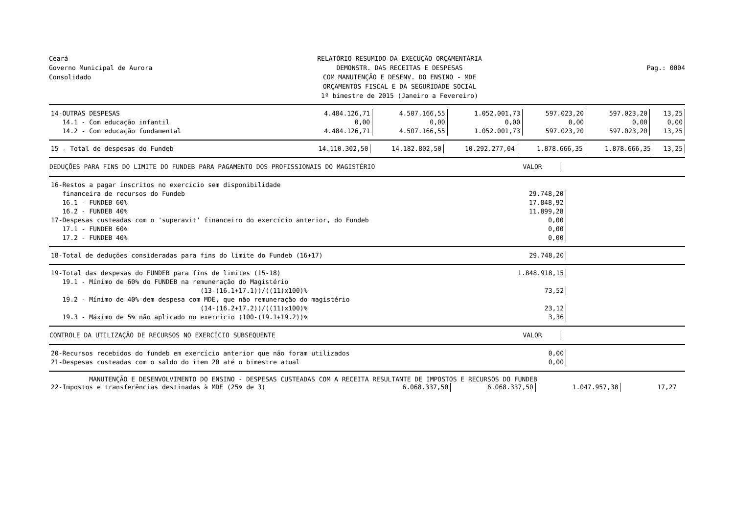Ceará
Governo Municipal de Aurora
Consolidado
RELATÓRIO RESUMIDO DA EXECUÇÃO ORÇAMENTÁRIA
DEMONSTR. DAS RECEITAS E DESPESAS
COM MANUTENÇÃO E DESENV. DO ENSINO - MDE
ORÇAMENTOS FISCAL E DA SEGURIDADE SOCIAL
1º bimestre de 2015 (Janeiro a Fevereiro)
Pag.: 0004
| 14-OUTRAS DESPESAS | 4.484.126,71 | 4.507.166,55 | 1.052.001,73 | 597.023,20 | 597.023,20 | 13,25 |
| 14.1 - Com educação infantil | 0,00 | 0,00 | 0,00 | 0,00 | 0,00 | 0,00 |
| 14.2 - Com educação fundamental | 4.484.126,71 | 4.507.166,55 | 1.052.001,73 | 597.023,20 | 597.023,20 | 13,25 |
| 15 - Total de despesas do Fundeb | 14.110.302,50 | 14.182.802,50 | 10.292.277,04 | 1.878.666,35 | 1.878.666,35 | 13,25 |
| DEDUÇÕES PARA FINS DO LIMITE DO FUNDEB PARA PAGAMENTO DOS PROFISSIONAIS DO MAGISTÉRIO | VALOR | |
| --- | --- | --- |
| 16-Restos a pagar inscritos no exercício sem disponibilidade | | |
| financeira de recursos do Fundeb | 29.748,20 | |
| 16.1 - FUNDEB 60% | 17.848,92 | |
| 16.2 - FUNDEB 40% | 11.899,28 | |
| 17-Despesas custeadas com o 'superavit' financeiro do exercício anterior, do Fundeb | 0,00 | |
| 17.1 - FUNDEB 60% | 0,00 | |
| 17.2 - FUNDEB 40% | 0,00 | |
| 18-Total de deduções consideradas para fins do limite do Fundeb (16+17) | 29.748,20 | |
| 19-Total das despesas do FUNDEB para fins de limites (15-18) | 1.848.918,15 | |
| 19.1 - Mínimo de 60% do FUNDEB na remuneração do Magistério | | |
| (13-(16.1+17.1))/((11)x100)% | 73,52 | |
| 19.2 - Mínimo de 40% dem despesa com MDE, que não remuneração do magistério | | |
| (14-(16.2+17.2))/((11)x100)% | 23,12 | |
| 19.3 - Máximo de 5% não aplicado no exercício (100-(19.1+19.2))% | 3,36 | |
| CONTROLE DA UTILIZAÇÃO DE RECURSOS NO EXERCÍCIO SUBSEQUENTE | VALOR | |
| --- | --- | --- |
| 20-Recursos recebidos do fundeb em exercício anterior que não foram utilizados | 0,00 | |
| 21-Despesas custeadas com o saldo do item 20 até o bimestre atual | 0,00 | |
MANUTENÇÃO E DESENVOLVIMENTO DO ENSINO - DESPESAS CUSTEADAS COM A RECEITA RESULTANTE DE IMPOSTOS E RECURSOS DO FUNDEB
| 22-Impostos e transferências destinadas à MDE (25% de 3) | 6.068.337,50 | 6.068.337,50 | 1.047.957,38 | 17,27 | |